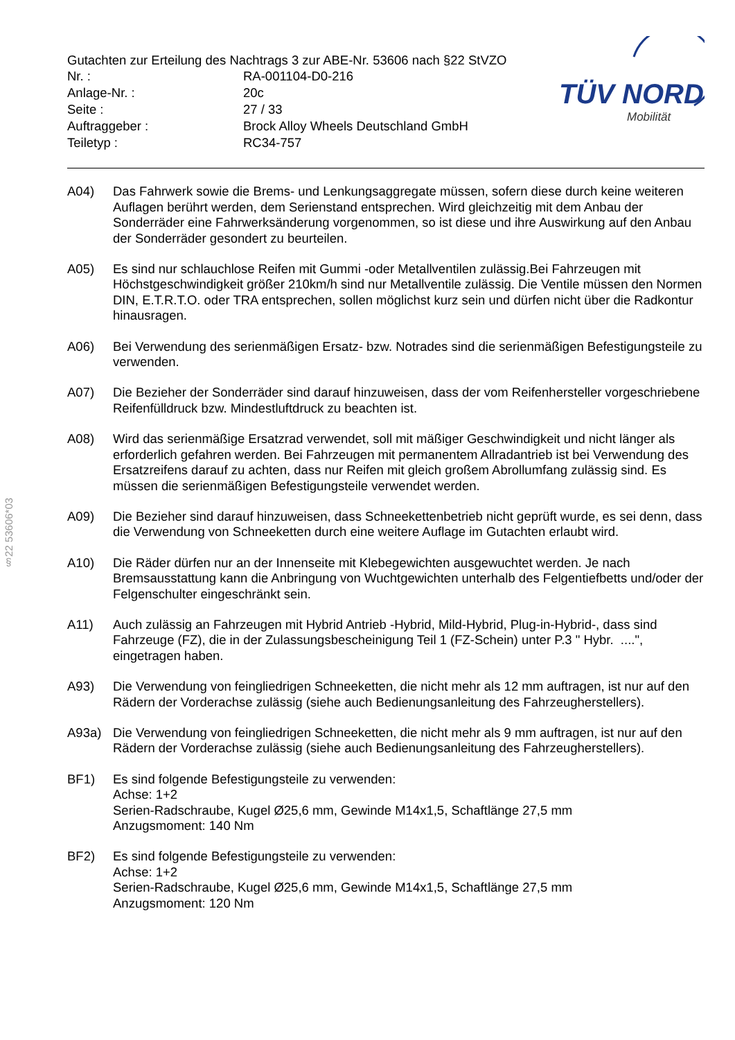§22 53606*03
TÜV NORD
Mobilität
Gutachten zur Erteilung des Nachtrags 3 zur ABE-Nr. 53606 nach §22 StVZO
| Nr. : | RA-001104-D0-216 |
| Anlage-Nr. : | 20c |
| Seite : | 27 / 33 |
| Auftraggeber : | Brock Alloy Wheels Deutschland GmbH |
| Teiletyp : | RC34-757 |
A04) Das Fahrwerk sowie die Brems- und Lenkungsaggregate müssen, sofern diese durch keine weiteren Auflagen berührt werden, dem Serienstand entsprechen. Wird gleichzeitig mit dem Anbau der Sonderräder eine Fahrwerksänderung vorgenommen, so ist diese und ihre Auswirkung auf den Anbau der Sonderräder gesondert zu beurteilen.
A05) Es sind nur schlauchlose Reifen mit Gummi -oder Metallventilen zulässig.Bei Fahrzeugen mit Höchstgeschwindigkeit größer 210km/h sind nur Metallventile zulässig. Die Ventile müssen den Normen DIN, E.T.R.T.O. oder TRA entsprechen, sollen möglichst kurz sein und dürfen nicht über die Radkontur hinausragen.
A06) Bei Verwendung des serienmäßigen Ersatz- bzw. Notrades sind die serienmäßigen Befestigungsteile zu verwenden.
A07) Die Bezieher der Sonderräder sind darauf hinzuweisen, dass der vom Reifenhersteller vorgeschriebene Reifenfülldruck bzw. Mindestluftdruck zu beachten ist.
A08) Wird das serienmäßige Ersatzrad verwendet, soll mit mäßiger Geschwindigkeit und nicht länger als erforderlich gefahren werden. Bei Fahrzeugen mit permanentem Allradantrieb ist bei Verwendung des Ersatzreifens darauf zu achten, dass nur Reifen mit gleich großem Abrollumfang zulässig sind. Es müssen die serienmäßigen Befestigungsteile verwendet werden.
A09) Die Bezieher sind darauf hinzuweisen, dass Schneekettenbetrieb nicht geprüft wurde, es sei denn, dass die Verwendung von Schneeketten durch eine weitere Auflage im Gutachten erlaubt wird.
A10) Die Räder dürfen nur an der Innenseite mit Klebegewichten ausgewuchtet werden. Je nach Bremsausstattung kann die Anbringung von Wuchtgewichten unterhalb des Felgentiefbetts und/oder der Felgenschulter eingeschränkt sein.
A11) Auch zulässig an Fahrzeugen mit Hybrid Antrieb -Hybrid, Mild-Hybrid, Plug-in-Hybrid-, dass sind Fahrzeuge (FZ), die in der Zulassungsbescheinigung Teil 1 (FZ-Schein) unter P.3 " Hybr. ....", eingetragen haben.
A93) Die Verwendung von feingliedrigen Schneeketten, die nicht mehr als 12 mm auftragen, ist nur auf den Rädern der Vorderachse zulässig (siehe auch Bedienungsanleitung des Fahrzeugherstellers).
A93a) Die Verwendung von feingliedrigen Schneeketten, die nicht mehr als 9 mm auftragen, ist nur auf den Rädern der Vorderachse zulässig (siehe auch Bedienungsanleitung des Fahrzeugherstellers).
BF1) Es sind folgende Befestigungsteile zu verwenden:
Achse: 1+2
Serien-Radschraube, Kugel Ø25,6 mm, Gewinde M14x1,5, Schaftlänge 27,5 mm
Anzugsmoment: 140 Nm
BF2) Es sind folgende Befestigungsteile zu verwenden:
Achse: 1+2
Serien-Radschraube, Kugel Ø25,6 mm, Gewinde M14x1,5, Schaftlänge 27,5 mm
Anzugsmoment: 120 Nm